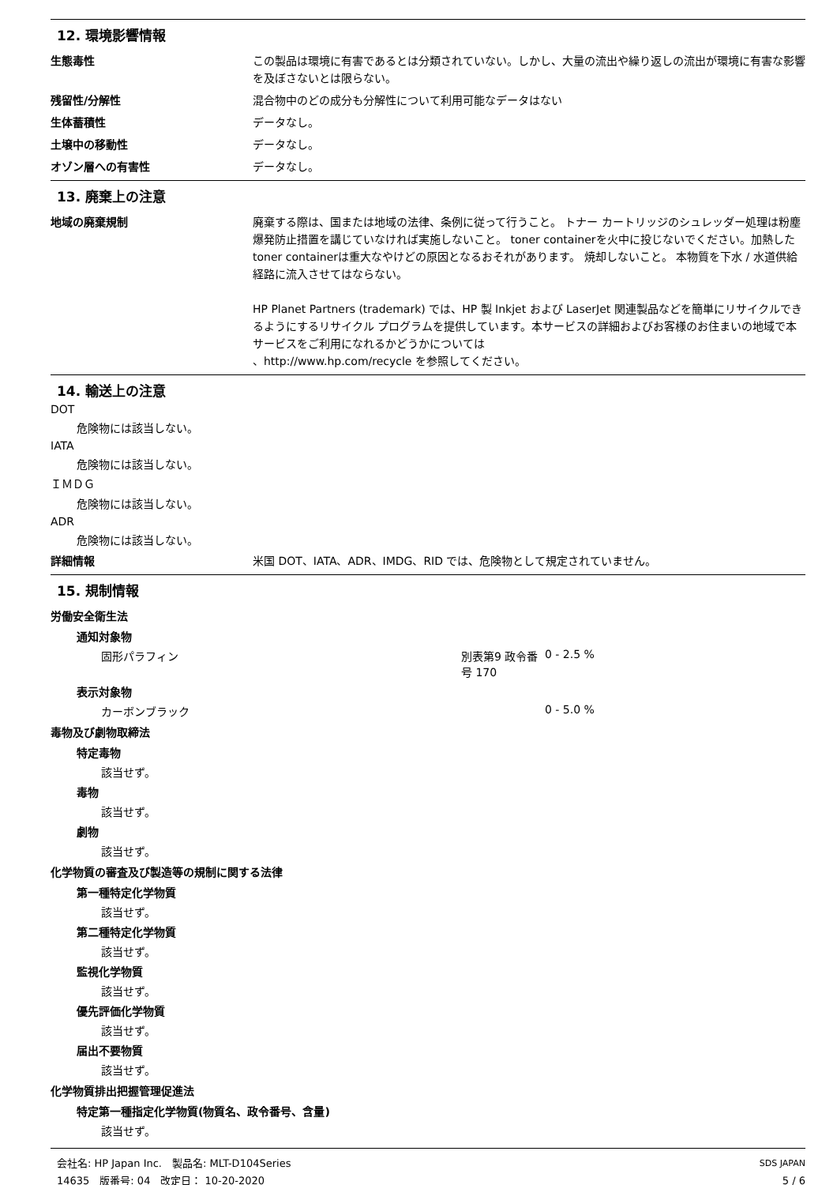12. 環境影響情報
生態毒性 この製品は環境に有害であるとは分類されていない。しかし、大量の流出や繰り返しの流出が環境に有害な影響を及ぼさないとは限らない。
残留性/分解性 混合物中のどの成分も分解性について利用可能なデータはない
生体蓄積性 データなし。
土壌中の移動性 データなし。
オゾン層への有害性 データなし。
13. 廃棄上の注意
地域の廃棄規制 廃棄する際は、国または地域の法律、条例に従って行うこと。 トナー カートリッジのシュレッダー処理は粉塵爆発防止措置を講じていなければ実施しないこと。 toner containerを火中に投じないでください。加熱したtoner containerは重大なやけどの原因となるおそれがあります。 焼却しないこと。 本物質を下水 / 水道供給経路に流入させてはならない。
HP Planet Partners (trademark) では、HP 製 Inkjet および LaserJet 関連製品などを簡単にリサイクルできるようにするリサイクル プログラムを提供しています。本サービスの詳細およびお客様のお住まいの地域で本サービスをご利用になれるかどうかについては
、http://www.hp.com/recycle を参照してください。
14. 輸送上の注意
DOT
危険物には該当しない。
IATA
危険物には該当しない。
ＩＭＤＧ
危険物には該当しない。
ADR
危険物には該当しない。
詳細情報 米国 DOT、IATA、ADR、IMDG、RID では、危険物として規定されていません。
15. 規制情報
労働安全衛生法
通知対象物
固形パラフィン 別表第9 政令番号 170 0 - 2.5 %
表示対象物
カーボンブラック 0 - 5.0 %
毒物及び劇物取締法
特定毒物
該当せず。
毒物
該当せず。
劇物
該当せず。
化学物質の審査及び製造等の規制に関する法律
第一種特定化学物質
該当せず。
第二種特定化学物質
該当せず。
監視化学物質
該当せず。
優先評価化学物質
該当せず。
届出不要物質
該当せず。
化学物質排出把握管理促進法
特定第一種指定化学物質(物質名、政令番号、含量)
該当せず。
会社名: HP Japan Inc.　製品名: MLT-D104Series
14635　版番号: 04　改定日： 10-20-2020
SDS JAPAN
5 / 6